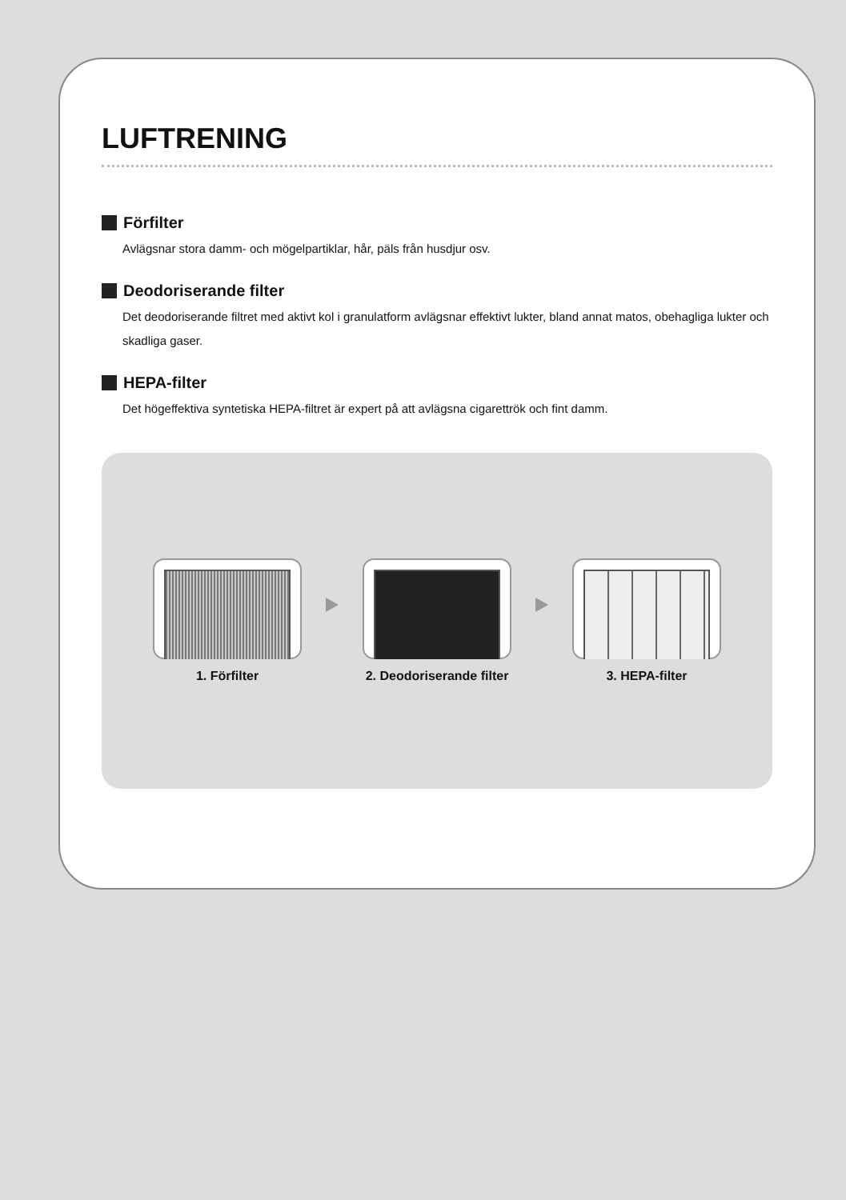LUFTRENING
Förfilter
Avlägsnar stora damm- och mögelpartiklar, hår, päls från husdjur osv.
Deodoriserande filter
Det deodoriserande filtret med aktivt kol i granulatform avlägsnar effektivt lukter, bland annat matos, obehagliga lukter och skadliga gaser.
HEPA-filter
Det högeffektiva syntetiska HEPA-filtret är expert på att avlägsna cigarettrök och fint damm.
1. Förfilter 2. Deodoriserande filter 3. HEPA-filter